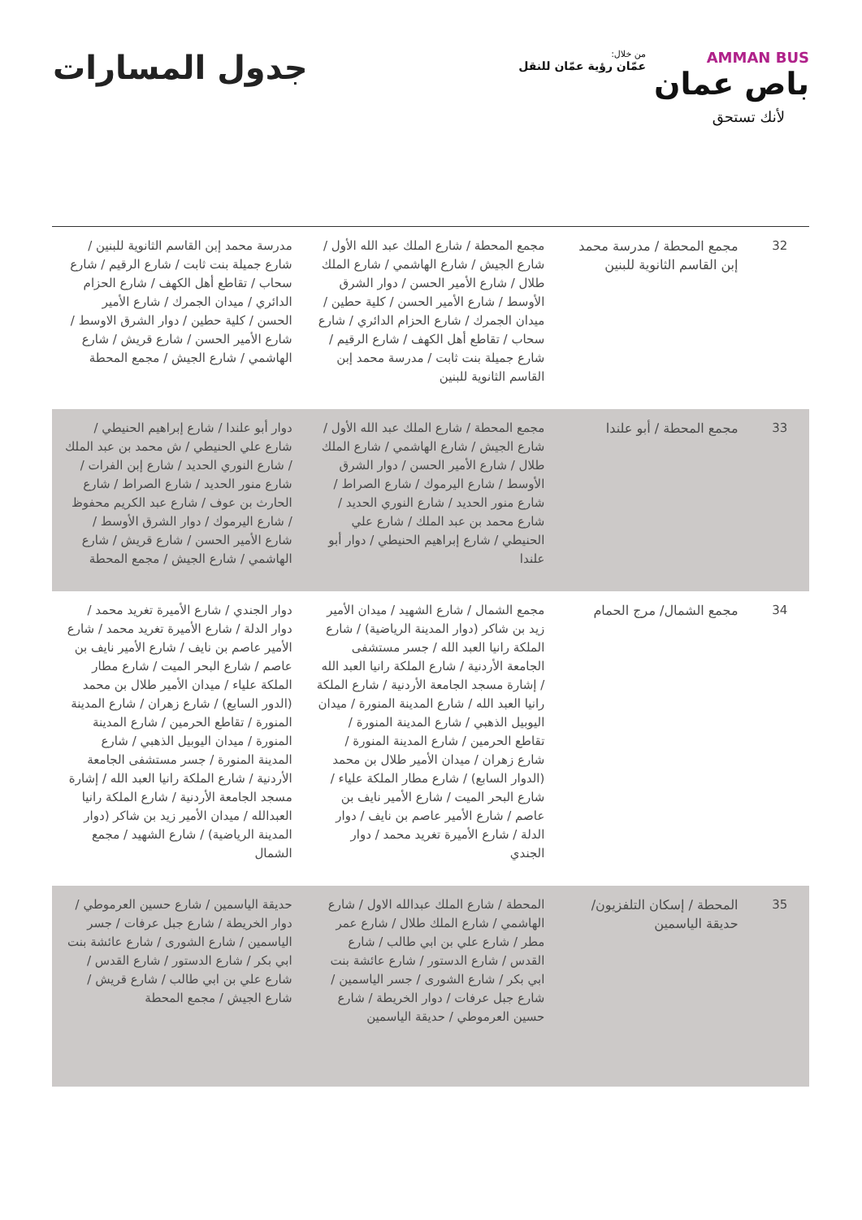AMMAN BUS
باص عمان
من خلال:
عمّان رؤية عمّان للنقل
لأنك تستحق
جدول المسارات
| 32 | مجمع المحطة / مدرسة محمد إبن القاسم الثانوية للبنين | مجمع المحطة / شارع الملك عبد الله الأول / شارع الجيش / شارع الهاشمي / شارع الملك طلال / شارع الأمير الحسن / دوار الشرق الأوسط / شارع الأمير الحسن / كلية حطين / ميدان الجمرك / شارع الحزام الدائري / شارع سحاب / تقاطع أهل الكهف / شارع الرقيم / شارع جميلة بنت ثابت / مدرسة محمد إبن القاسم الثانوية للبنين | مدرسة محمد إبن القاسم الثانوية للبنين / شارع جميلة بنت ثابت / شارع الرقيم / شارع سحاب / تقاطع أهل الكهف / شارع الحزام الدائري / ميدان الجمرك / شارع الأمير الحسن / كلية حطين / دوار الشرق الاوسط / شارع الأمير الحسن / شارع قريش / شارع الهاشمي / شارع الجيش / مجمع المحطة |
| 33 | مجمع المحطة / أبو علندا | مجمع المحطة / شارع الملك عبد الله الأول / شارع الجيش / شارع الهاشمي / شارع الملك طلال / شارع الأمير الحسن / دوار الشرق الأوسط / شارع اليرموك / شارع الصراط / شارع منور الحديد / شارع النوري الحديد / شارع محمد بن عبد الملك / شارع علي الحنيطي / شارع إبراهيم الحنيطي / دوار أبو علندا | دوار أبو علندا / شارع إبراهيم الحنيطي / شارع علي الحنيطي / ش محمد بن عبد الملك / شارع النوري الحديد / شارع إبن الفرات / شارع منور الحديد / شارع الصراط / شارع الحارث بن عوف / شارع عبد الكريم محفوظ / شارع اليرموك / دوار الشرق الأوسط / شارع الأمير الحسن / شارع قريش / شارع الهاشمي / شارع الجيش / مجمع المحطة |
| 34 | مجمع الشمال/ مرج الحمام | مجمع الشمال / شارع الشهيد / ميدان الأمير زيد بن شاكر (دوار المدينة الرياضية) / شارع الملكة رانيا العبد الله / جسر مستشفى الجامعة الأردنية / شارع الملكة رانيا العبد الله / إشارة مسجد الجامعة الأردنية / شارع الملكة رانيا العبد الله / شارع المدينة المنورة / ميدان اليوبيل الذهبي / شارع المدينة المنورة / تقاطع الحرمين / شارع المدينة المنورة / شارع زهران / ميدان الأمير طلال بن محمد (الدوار السابع) / شارع مطار الملكة علياء / شارع البحر الميت / شارع الأمير نايف بن عاصم / شارع الأمير عاصم بن نايف / دوار الدلة / شارع الأميرة تغريد محمد / دوار الجندي | دوار الجندي / شارع الأميرة تغريد محمد / دوار الدلة / شارع الأميرة تغريد محمد / شارع الأمير عاصم بن نايف / شارع الأمير نايف بن عاصم / شارع البحر الميت / شارع مطار الملكة علياء / ميدان الأمير طلال بن محمد (الدور السابع) / شارع زهران / شارع المدينة المنورة / تقاطع الحرمين / شارع المدينة المنورة / ميدان اليوبيل الذهبي / شارع المدينة المنورة / جسر مستشفى الجامعة الأردنية / شارع الملكة رانيا العبد الله / إشارة مسجد الجامعة الأردنية / شارع الملكة رانيا العبدالله / ميدان الأمير زيد بن شاكر (دوار المدينة الرياضية) / شارع الشهيد / مجمع الشمال |
| 35 | المحطة / إسكان التلفزيون/ حديقة الياسمين | المحطة / شارع الملك عبدالله الاول / شارع الهاشمي / شارع الملك طلال / شارع عمر مطر / شارع علي بن ابي طالب / شارع القدس / شارع الدستور / شارع عائشة بنت ابي بكر / شارع الشورى / جسر الياسمين / شارع جبل عرفات / دوار الخريطة / شارع حسين العرموطي / حديقة الياسمين | حديقة الياسمين / شارع حسين العرموطي / دوار الخريطة / شارع جبل عرفات / جسر الياسمين / شارع الشورى / شارع عائشة بنت ابي بكر / شارع الدستور / شارع القدس / شارع علي بن ابي طالب / شارع قريش / شارع الجيش / مجمع المحطة |